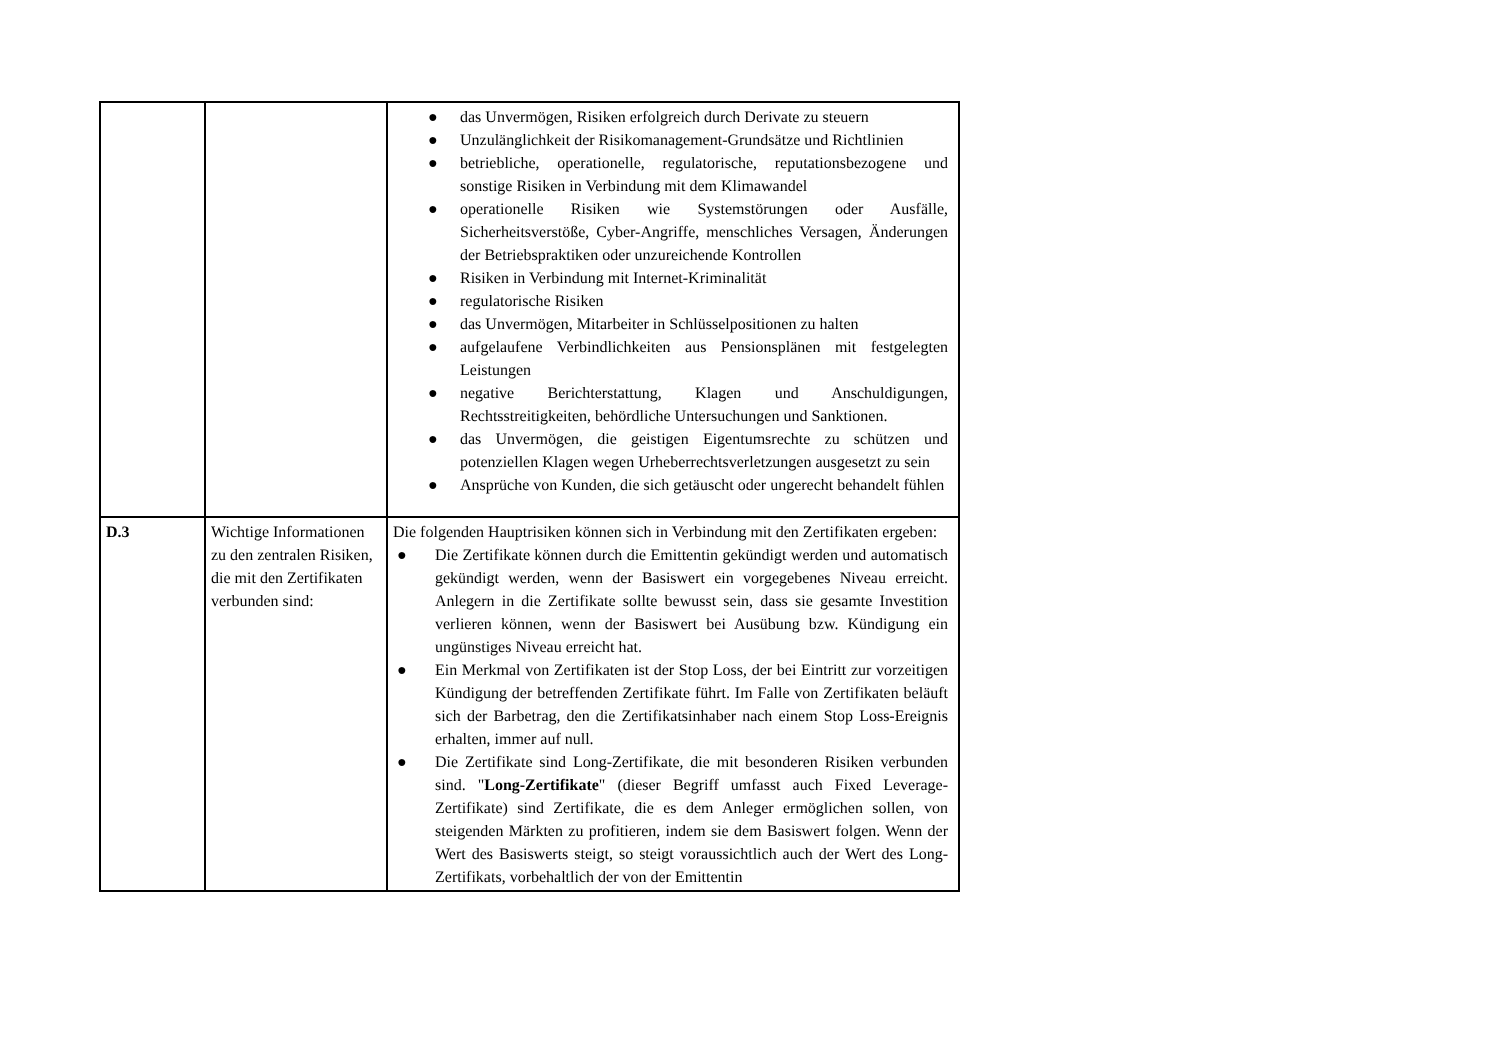| | | ● das Unvermögen, Risiken erfolgreich durch Derivate zu steuern ● Unzulänglichkeit der Risikomanagement-Grundsätze und Richtlinien ● betriebliche, operationelle, regulatorische, reputationsbezogene und sonstige Risiken in Verbindung mit dem Klimawandel ● operationelle Risiken wie Systemstörungen oder Ausfälle, Sicherheitsverstöße, Cyber-Angriffe, menschliches Versagen, Änderungen der Betriebspraktiken oder unzureichende Kontrollen ● Risiken in Verbindung mit Internet-Kriminalität ● regulatorische Risiken ● das Unvermögen, Mitarbeiter in Schlüsselpositionen zu halten ● aufgelaufene Verbindlichkeiten aus Pensionsplänen mit festgelegten Leistungen ● negative Berichterstattung, Klagen und Anschuldigungen, Rechtsstreitigkeiten, behördliche Untersuchungen und Sanktionen. ● das Unvermögen, die geistigen Eigentumsrechte zu schützen und potenziellen Klagen wegen Urheberrechtsverletzungen ausgesetzt zu sein ● Ansprüche von Kunden, die sich getäuscht oder ungerecht behandelt fühlen |
| D.3 | Wichtige Informationen zu den zentralen Risiken, die mit den Zertifikaten verbunden sind: | Die folgenden Hauptrisiken können sich in Verbindung mit den Zertifikaten ergeben: ● Die Zertifikate können durch die Emittentin gekündigt werden und automatisch gekündigt werden, wenn der Basiswert ein vorgegebenes Niveau erreicht. Anlegern in die Zertifikate sollte bewusst sein, dass sie gesamte Investition verlieren können, wenn der Basiswert bei Ausübung bzw. Kündigung ein ungünstiges Niveau erreicht hat. ● Ein Merkmal von Zertifikaten ist der Stop Loss, der bei Eintritt zur vorzeitigen Kündigung der betreffenden Zertifikate führt. Im Falle von Zertifikaten beläuft sich der Barbetrag, den die Zertifikatsinhaber nach einem Stop Loss-Ereignis erhalten, immer auf null. ● Die Zertifikate sind Long-Zertifikate, die mit besonderen Risiken verbunden sind. " Long-Zertifikate " (dieser Begriff umfasst auch Fixed Leverage-Zertifikate) sind Zertifikate, die es dem Anleger ermöglichen sollen, von steigenden Märkten zu profitieren, indem sie dem Basiswert folgen. Wenn der Wert des Basiswerts steigt, so steigt voraussichtlich auch der Wert des Long-Zertifikats, vorbehaltlich der von der Emittentin |